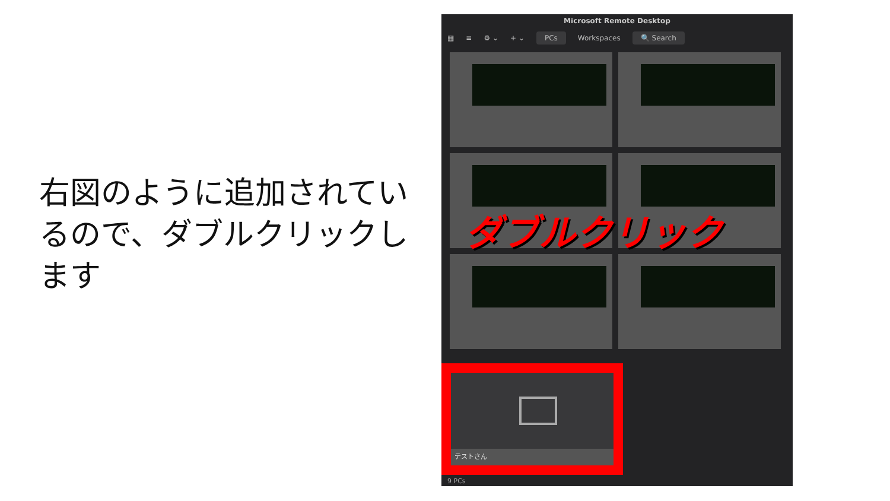右図のように追加されているので、ダブルクリックします
Microsoft Remote Desktop
▦ ≡ ⚙ ⌄ + ⌄ PCs Workspaces 🔍 Search
ダブルクリック
テストさん
9 PCs